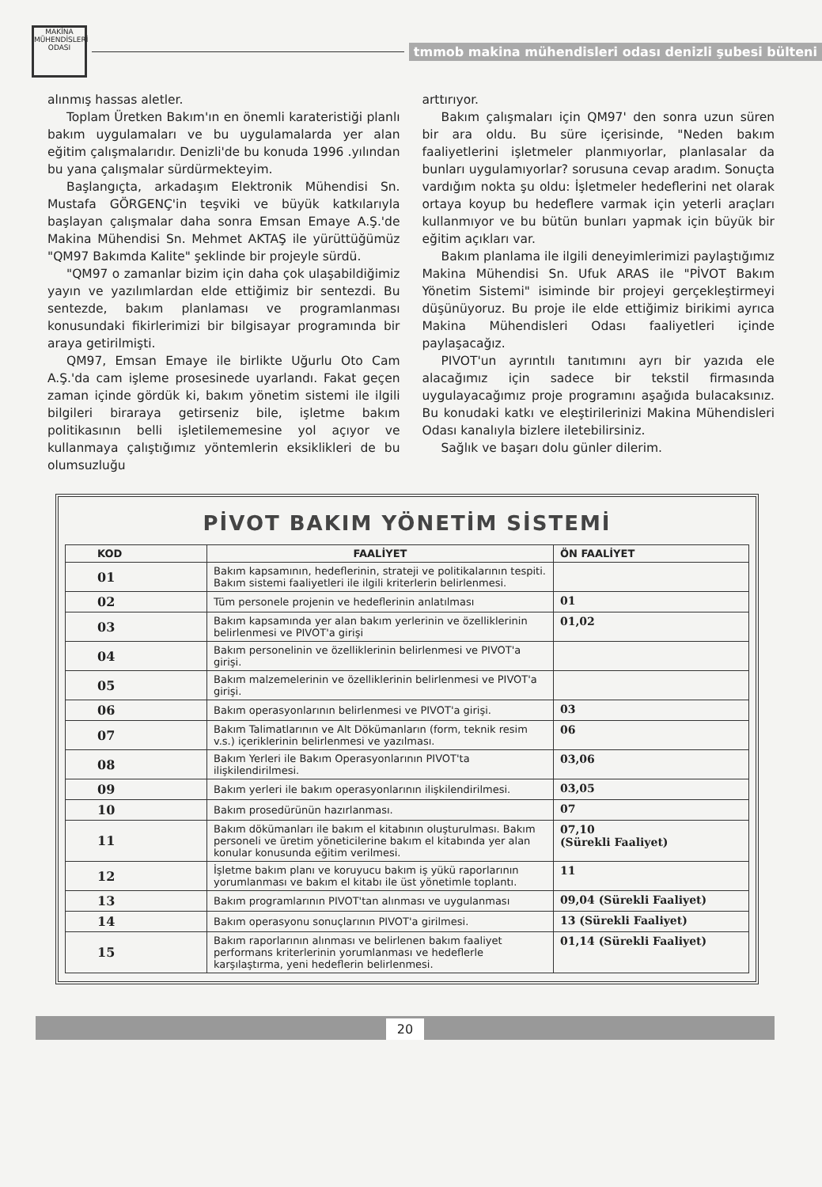MAKİNA MÜHENDİSLERİ ODASI
tmmob makina mühendisleri odası denizli şubesi bülteni
alınmış hassas aletler.
Toplam Üretken Bakım'ın en önemli karateristiği planlı bakım uygulamaları ve bu uygulamalarda yer alan eğitim çalışmalarıdır. Denizli'de bu konuda 1996 .yılından bu yana çalışmalar sürdürmekteyim.
Başlangıçta, arkadaşım Elektronik Mühendisi Sn. Mustafa GÖRGENÇ'in teşviki ve büyük katkılarıyla başlayan çalışmalar daha sonra Emsan Emaye A.Ş.'de Makina Mühendisi Sn. Mehmet AKTAŞ ile yürüttüğümüz "QM97 Bakımda Kalite" şeklinde bir projeyle sürdü.
"QM97 o zamanlar bizim için daha çok ulaşabildiğimiz yayın ve yazılımlardan elde ettiğimiz bir sentezdi. Bu sentezde, bakım planlaması ve programlanması konusundaki fikirlerimizi bir bilgisayar programında bir araya getirilmişti.
QM97, Emsan Emaye ile birlikte Uğurlu Oto Cam A.Ş.'da cam işleme prosesinede uyarlandı. Fakat geçen zaman içinde gördük ki, bakım yönetim sistemi ile ilgili bilgileri biraraya getirseniz bile, işletme bakım politikasının belli işletilememesine yol açıyor ve kullanmaya çalıştığımız yöntemlerin eksiklikleri de bu olumsuzluğu
arttırıyor.
Bakım çalışmaları için QM97' den sonra uzun süren bir ara oldu. Bu süre içerisinde, "Neden bakım faaliyetlerini işletmeler planmıyorlar, planlasalar da bunları uygulamıyorlar? sorusuna cevap aradım. Sonuçta vardığım nokta şu oldu: İşletmeler hedeflerini net olarak ortaya koyup bu hedeflere varmak için yeterli araçları kullanmıyor ve bu bütün bunları yapmak için büyük bir eğitim açıkları var.
Bakım planlama ile ilgili deneyimlerimizi paylaştığımız Makina Mühendisi Sn. Ufuk ARAS ile "PİVOT Bakım Yönetim Sistemi" isiminde bir projeyi gerçekleştirmeyi düşünüyoruz. Bu proje ile elde ettiğimiz birikimi ayrıca Makina Mühendisleri Odası faaliyetleri içinde paylaşacağız.
PIVOT'un ayrıntılı tanıtımını ayrı bir yazıda ele alacağımız için sadece bir tekstil firmasında uygulayacağımız proje programını aşağıda bulacaksınız. Bu konudaki katkı ve eleştirilerinizi Makina Mühendisleri Odası kanalıyla bizlere iletebilirsiniz.
Sağlık ve başarı dolu günler dilerim.
PİVOT BAKIM YÖNETİM SİSTEMİ
| KOD | FAALİYET | ÖN FAALİYET |
| --- | --- | --- |
| 01 | Bakım kapsamının, hedeflerinin, strateji ve politikalarının tespiti. Bakım sistemi faaliyetleri ile ilgili kriterlerin belirlenmesi. | |
| 02 | Tüm personele projenin ve hedeflerinin anlatılması | 01 |
| 03 | Bakım kapsamında yer alan bakım yerlerinin ve özelliklerinin belirlenmesi ve PIVOT'a girişi | 01,02 |
| 04 | Bakım personelinin ve özelliklerinin belirlenmesi ve PIVOT'a girişi. | |
| 05 | Bakım malzemelerinin ve özelliklerinin belirlenmesi ve PIVOT'a girişi. | |
| 06 | Bakım operasyonlarının belirlenmesi ve PIVOT'a girişi. | 03 |
| 07 | Bakım Talimatlarının ve Alt Dökümanların (form, teknik resim v.s.) içeriklerinin belirlenmesi ve yazılması. | 06 |
| 08 | Bakım Yerleri ile Bakım Operasyonlarının PIVOT'ta ilişkilendirilmesi. | 03,06 |
| 09 | Bakım yerleri ile bakım operasyonlarının ilişkilendirilmesi. | 03,05 |
| 10 | Bakım prosedürünün hazırlanması. | 07 |
| 11 | Bakım dökümanları ile bakım el kitabının oluşturulması. Bakım personeli ve üretim yöneticilerine bakım el kitabında yer alan konular konusunda eğitim verilmesi. | 07,10 (Sürekli Faaliyet) |
| 12 | İşletme bakım planı ve koruyucu bakım iş yükü raporlarının yorumlanması ve bakım el kitabı ile üst yönetimle toplantı. | 11 |
| 13 | Bakım programlarının PIVOT'tan alınması ve uygulanması | 09,04 (Sürekli Faaliyet) |
| 14 | Bakım operasyonu sonuçlarının PIVOT'a girilmesi. | 13 (Sürekli Faaliyet) |
| 15 | Bakım raporlarının alınması ve belirlenen bakım faaliyet performans kriterlerinin yorumlanması ve hedeflerle karşılaştırma, yeni hedeflerin belirlenmesi. | 01,14 (Sürekli Faaliyet) |
20